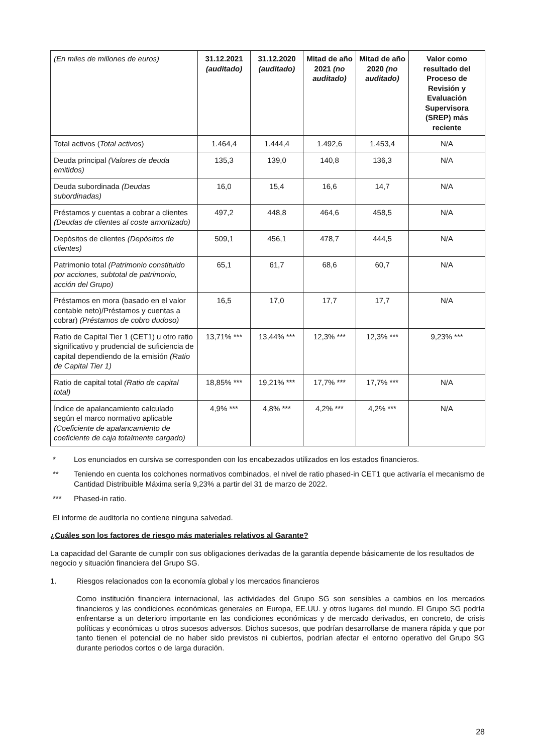| (En miles de millones de euros) | 31.12.2021 (auditado) | 31.12.2020 (auditado) | Mitad de año 2021 (no auditado) | Mitad de año 2020 (no auditado) | Valor como resultado del Proceso de Revisión y Evaluación Supervisora (SREP) más reciente |
| Total activos ( Total activos ) | 1.464,4 | 1.444,4 | 1.492,6 | 1.453,4 | N/A |
| Deuda principal (Valores de deuda emitidos) | 135,3 | 139,0 | 140,8 | 136,3 | N/A |
| Deuda subordinada (Deudas subordinadas) | 16,0 | 15,4 | 16,6 | 14,7 | N/A |
| Préstamos y cuentas a cobrar a clientes (Deudas de clientes al coste amortizado) | 497,2 | 448,8 | 464,6 | 458,5 | N/A |
| Depósitos de clientes (Depósitos de clientes) | 509,1 | 456,1 | 478,7 | 444,5 | N/A |
| Patrimonio total (Patrimonio constituido por acciones, subtotal de patrimonio, acción del Grupo) | 65,1 | 61,7 | 68,6 | 60,7 | N/A |
| Préstamos en mora (basado en el valor contable neto)/Préstamos y cuentas a cobrar) (Préstamos de cobro dudoso) | 16,5 | 17,0 | 17,7 | 17,7 | N/A |
| Ratio de Capital Tier 1 (CET1) u otro ratio significativo y prudencial de suficiencia de capital dependiendo de la emisión (Ratio de Capital Tier 1) | 13,71% *** | 13,44% *** | 12,3% *** | 12,3% *** | 9,23% *** |
| Ratio de capital total (Ratio de capital total) | 18,85% *** | 19,21% *** | 17,7% *** | 17,7% *** | N/A |
| Índice de apalancamiento calculado según el marco normativo aplicable (Coeficiente de apalancamiento de coeficiente de caja totalmente cargado) | 4,9% *** | 4,8% *** | 4,2% *** | 4,2% *** | N/A |
* Los enunciados en cursiva se corresponden con los encabezados utilizados en los estados financieros.
** Teniendo en cuenta los colchones normativos combinados, el nivel de ratio phased-in CET1 que activaría el mecanismo de Cantidad Distribuible Máxima sería 9,23% a partir del 31 de marzo de 2022.
*** Phased-in ratio.
El informe de auditoría no contiene ninguna salvedad.
¿Cuáles son los factores de riesgo más materiales relativos al Garante?
La capacidad del Garante de cumplir con sus obligaciones derivadas de la garantía depende básicamente de los resultados de negocio y situación financiera del Grupo SG.
1. Riesgos relacionados con la economía global y los mercados financieros
Como institución financiera internacional, las actividades del Grupo SG son sensibles a cambios en los mercados financieros y las condiciones económicas generales en Europa, EE.UU. y otros lugares del mundo. El Grupo SG podría enfrentarse a un deterioro importante en las condiciones económicas y de mercado derivados, en concreto, de crisis políticas y económicas u otros sucesos adversos. Dichos sucesos, que podrían desarrollarse de manera rápida y que por tanto tienen el potencial de no haber sido previstos ni cubiertos, podrían afectar el entorno operativo del Grupo SG durante periodos cortos o de larga duración.
28